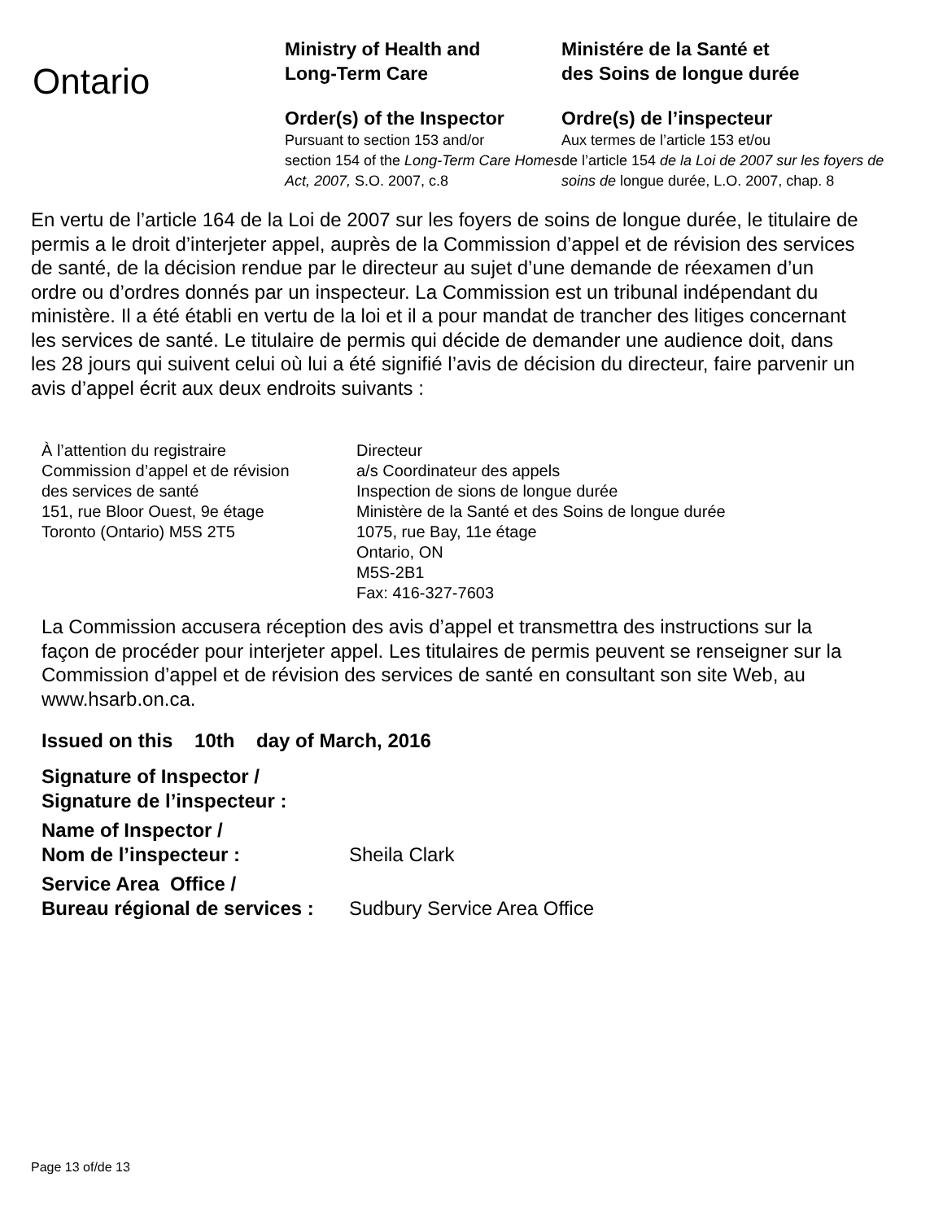Ontario
Ministry of Health and
Long-Term Care
Order(s) of the Inspector
Pursuant to section 153 and/or
section 154 of the Long-Term Care Homes Act, 2007, S.O. 2007, c.8
Ministére de la Santé et
des Soins de longue durée
Ordre(s) de l’inspecteur
Aux termes de l’article 153 et/ou
de l’article 154 de la Loi de 2007 sur les foyers de soins de longue durée, L.O. 2007, chap. 8
En vertu de l’article 164 de la Loi de 2007 sur les foyers de soins de longue durée, le titulaire de permis a le droit d’interjeter appel, auprès de la Commission d’appel et de révision des services de santé, de la décision rendue par le directeur au sujet d’une demande de réexamen d’un ordre ou d’ordres donnés par un inspecteur. La Commission est un tribunal indépendant du ministère. Il a été établi en vertu de la loi et il a pour mandat de trancher des litiges concernant les services de santé. Le titulaire de permis qui décide de demander une audience doit, dans les 28 jours qui suivent celui où lui a été signifié l’avis de décision du directeur, faire parvenir un avis d’appel écrit aux deux endroits suivants :
À l’attention du registraire
Commission d’appel et de révision
des services de santé
151, rue Bloor Ouest, 9e étage
Toronto (Ontario) M5S 2T5
Directeur
a/s Coordinateur des appels
Inspection de sions de longue durée
Ministère de la Santé et des Soins de longue durée
1075, rue Bay, 11e étage
Ontario, ON
M5S-2B1
Fax: 416-327-7603
La Commission accusera réception des avis d’appel et transmettra des instructions sur la façon de procéder pour interjeter appel. Les titulaires de permis peuvent se renseigner sur la Commission d’appel et de révision des services de santé en consultant son site Web, au www.hsarb.on.ca.
Issued on this 10th day of March, 2016
Signature of Inspector /
Signature de l’inspecteur :
Name of Inspector /
Nom de l’inspecteur :
Sheila Clark
Service Area Office /
Bureau régional de services :
Sudbury Service Area Office
Page 13 of/de 13